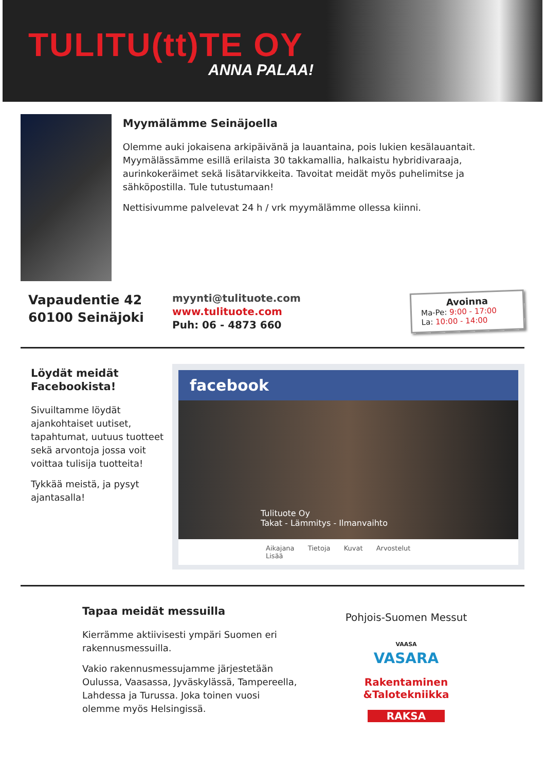TULITU(tt)TE OY
ANNA PALAA!
Myymälämme Seinäjoella
Olemme auki jokaisena arkipäivänä ja lauantaina, pois lukien kesälauantait. Myymälässämme esillä erilaista 30 takkamallia, halkaistu hybridivaraaja, aurinkokeräimet sekä lisätarvikkeita. Tavoitat meidät myös puhelimitse ja sähköpostilla. Tule tutustumaan!
Nettisivumme palvelevat 24 h / vrk myymälämme ollessa kiinni.
Vapaudentie 42
60100 Seinäjoki
myynti@tulituote.com
www.tulituote.com
Puh: 06 - 4873 660
Avoinna
Ma-Pe: 9:00 - 17:00
La: 10:00 - 14:00
Löydät meidät
Facebookista!
Sivuiltamme löydät ajankohtaiset uutiset, tapahtumat, uutuus tuotteet sekä arvontoja jossa voit voittaa tulisija tuotteita!
Tykkää meistä, ja pysyt ajantasalla!
facebook
Tulituote Oy
Takat - Lämmitys - Ilmanvaihto
Aikajana Tietoja Kuvat Arvostelut Lisää
Tapaa meidät messuilla
Kierrämme aktiivisesti ympäri Suomen eri rakennusmessuilla.
Vakio rakennusmessujamme järjestetään Oulussa, Vaasassa, Jyväskylässä, Tampereella, Lahdessa ja Turussa. Joka toinen vuosi olemme myös Helsingissä.
Pohjois-Suomen Messut
VAASA
VASARA
Rakentaminen
&Talotekniikka
RAKSA